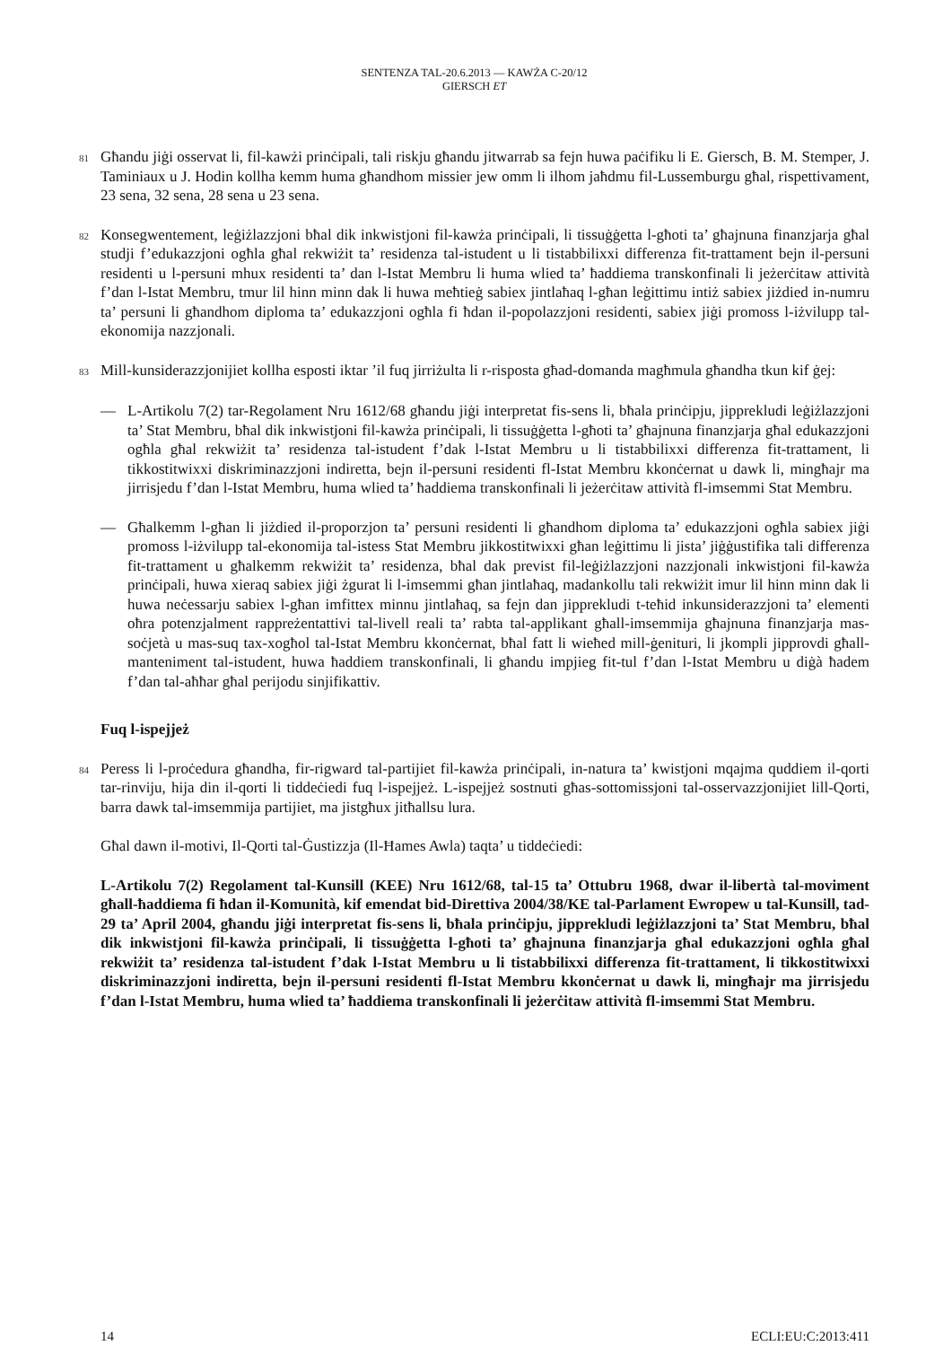SENTENZA TAL-20.6.2013 — KAWŻA C-20/12
GIERSCH ET
81
Għandu jiġi osservat li, fil-kawżi prinċipali, tali riskju għandu jitwarrab sa fejn huwa paċifiku li E. Giersch, B. M. Stemper, J. Taminiaux u J. Hodin kollha kemm huma għandhom missier jew omm li ilhom jaħdmu fil-Lussemburgu għal, rispettivament, 23 sena, 32 sena, 28 sena u 23 sena.
82
Konsegwentement, leġiżlazzjoni bħal dik inkwistjoni fil-kawża prinċipali, li tissuġġetta l-għoti ta’ għajnuna finanzjarja għal studji f’edukazzjoni ogħla għal rekwiżit ta’ residenza tal-istudent u li tistabbilixxi differenza fit-trattament bejn il-persuni residenti u l-persuni mhux residenti ta’ dan l-Istat Membru li huma wlied ta’ ħaddiema transkonfinali li jeżerċitaw attività f’dan l-Istat Membru, tmur lil hinn minn dak li huwa meħtieġ sabiex jintlaħaq l-għan leġittimu intiż sabiex jiżdied in-numru ta’ persuni li għandhom diploma ta’ edukazzjoni ogħla fi ħdan il-popolazzjoni residenti, sabiex jiġi promoss l-iżvilupp tal-ekonomija nazzjonali.
83
Mill-kunsiderazzjonijiet kollha esposti iktar ’il fuq jirriżulta li r-risposta għad-domanda magħmula għandha tkun kif ġej:
— L-Artikolu 7(2) tar-Regolament Nru 1612/68 għandu jiġi interpretat fis-sens li, bħala prinċipju, jipprekludi leġiżlazzjoni ta’ Stat Membru, bħal dik inkwistjoni fil-kawża prinċipali, li tissuġġetta l-għoti ta’ għajnuna finanzjarja għal edukazzjoni ogħla għal rekwiżit ta’ residenza tal-istudent f’dak l-Istat Membru u li tistabbilixxi differenza fit-trattament, li tikkostitwixxi diskriminazzjoni indiretta, bejn il-persuni residenti fl-Istat Membru kkonċernat u dawk li, mingħajr ma jirrisjedu f’dan l-Istat Membru, huma wlied ta’ ħaddiema transkonfinali li jeżerċitaw attività fl-imsemmi Stat Membru.
— Għalkemm l-għan li jiżdied il-proporzjon ta’ persuni residenti li għandhom diploma ta’ edukazzjoni ogħla sabiex jiġi promoss l-iżvilupp tal-ekonomija tal-istess Stat Membru jikkostitwixxi għan leġittimu li jista’ jiġġustifika tali differenza fit-trattament u għalkemm rekwiżit ta’ residenza, bħal dak previst fil-leġiżlazzjoni nazzjonali inkwistjoni fil-kawża prinċipali, huwa xieraq sabiex jiġi żgurat li l-imsemmi għan jintlaħaq, madankollu tali rekwiżit imur lil hinn minn dak li huwa neċessarju sabiex l-għan imfittex minnu jintlaħaq, sa fejn dan jipprekludi t-teħid inkunsiderazzjoni ta’ elementi oħra potenzjalment rappreżentattivi tal-livell reali ta’ rabta tal-applikant għall-imsemmija għajnuna finanzjarja mas-soċjetà u mas-suq tax-xogħol tal-Istat Membru kkonċernat, bħal fatt li wieħed mill-ġenituri, li jkompli jipprovdi għall-manteniment tal-istudent, huwa ħaddiem transkonfinali, li għandu impjieg fit-tul f’dan l-Istat Membru u diġà ħadem f’dan tal-aħħar għal perijodu sinjifikattiv.
Fuq l-ispejjeż
84
Peress li l-proċedura għandha, fir-rigward tal-partijiet fil-kawża prinċipali, in-natura ta’ kwistjoni mqajma quddiem il-qorti tar-rinviju, hija din il-qorti li tiddeċiedi fuq l-ispejjeż. L-ispejjeż sostnuti għas-sottomissjoni tal-osservazzjonijiet lill-Qorti, barra dawk tal-imsemmija partijiet, ma jistgħux jitħallsu lura.
Għal dawn il-motivi, Il-Qorti tal-Ġustizzja (Il-Ħames Awla) taqta’ u tiddeċiedi:
L-Artikolu 7(2) Regolament tal-Kunsill (KEE) Nru 1612/68, tal-15 ta’ Ottubru 1968, dwar il-libertà tal-moviment għall-ħaddiema fi ħdan il-Komunità, kif emendat bid-Direttiva 2004/38/KE tal-Parlament Ewropew u tal-Kunsill, tad-29 ta’ April 2004, għandu jiġi interpretat fis-sens li, bħala prinċipju, jipprekludi leġiżlazzjoni ta’ Stat Membru, bħal dik inkwistjoni fil-kawża prinċipali, li tissuġġetta l-għoti ta’ għajnuna finanzjarja għal edukazzjoni ogħla għal rekwiżit ta’ residenza tal-istudent f’dak l-Istat Membru u li tistabbilixxi differenza fit-trattament, li tikkostitwixxi diskriminazzjoni indiretta, bejn il-persuni residenti fl-Istat Membru kkonċernat u dawk li, mingħajr ma jirrisjedu f’dan l-Istat Membru, huma wlied ta’ ħaddiema transkonfinali li jeżerċitaw attività fl-imsemmi Stat Membru.
14 ECLI:EU:C:2013:411